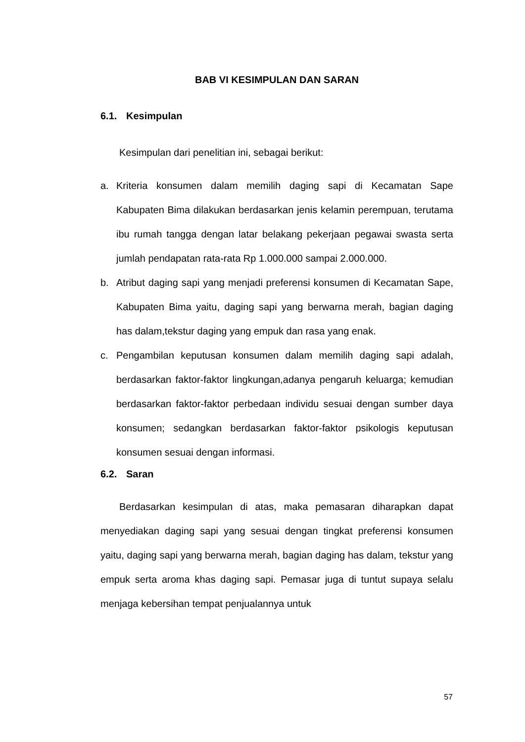BAB VI KESIMPULAN DAN SARAN
6.1. Kesimpulan
Kesimpulan dari penelitian ini, sebagai berikut:
a. Kriteria konsumen dalam memilih daging sapi di Kecamatan Sape Kabupaten Bima dilakukan berdasarkan jenis kelamin perempuan, terutama ibu rumah tangga dengan latar belakang pekerjaan pegawai swasta serta jumlah pendapatan rata-rata Rp 1.000.000 sampai 2.000.000.
b. Atribut daging sapi yang menjadi preferensi konsumen di Kecamatan Sape, Kabupaten Bima yaitu, daging sapi yang berwarna merah, bagian daging has dalam,tekstur daging yang empuk dan rasa yang enak.
c. Pengambilan keputusan konsumen dalam memilih daging sapi adalah, berdasarkan faktor-faktor lingkungan,adanya pengaruh keluarga; kemudian berdasarkan faktor-faktor perbedaan individu sesuai dengan sumber daya konsumen; sedangkan berdasarkan faktor-faktor psikologis keputusan konsumen sesuai dengan informasi.
6.2. Saran
Berdasarkan kesimpulan di atas, maka pemasaran diharapkan dapat menyediakan daging sapi yang sesuai dengan tingkat preferensi konsumen yaitu, daging sapi yang berwarna merah, bagian daging has dalam, tekstur yang empuk serta aroma khas daging sapi. Pemasar juga di tuntut supaya selalu menjaga kebersihan tempat penjualannya untuk
57